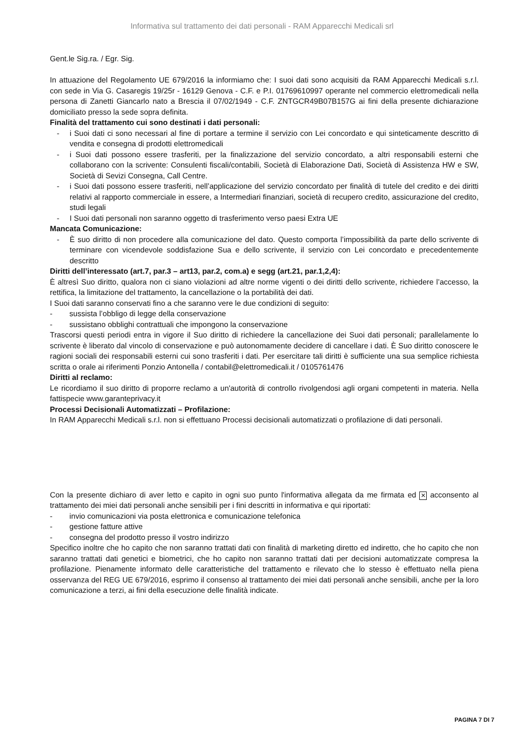Informativa sul trattamento dei dati personali - RAM Apparecchi Medicali srl
Gent.le Sig.ra. / Egr. Sig.
In attuazione del Regolamento UE 679/2016 la informiamo che: I suoi dati sono acquisiti da RAM Apparecchi Medicali s.r.l. con sede in Via G. Casaregis 19/25r - 16129 Genova - C.F. e P.I. 01769610997 operante nel commercio elettromedicali nella persona di Zanetti Giancarlo nato a Brescia il 07/02/1949 - C.F. ZNTGCR49B07B157G ai fini della presente dichiarazione domiciliato presso la sede sopra definita.
Finalità del trattamento cui sono destinati i dati personali:
- i Suoi dati ci sono necessari al fine di portare a termine il servizio con Lei concordato e qui sinteticamente descritto di vendita e consegna di prodotti elettromedicali
- i Suoi dati possono essere trasferiti, per la finalizzazione del servizio concordato, a altri responsabili esterni che collaborano con la scrivente: Consulenti fiscali/contabili, Società di Elaborazione Dati, Società di Assistenza HW e SW, Società di Sevizi Consegna, Call Centre.
- i Suoi dati possono essere trasferiti, nell’applicazione del servizio concordato per finalità di tutele del credito e dei diritti relativi al rapporto commerciale in essere, a Intermediari finanziari, società di recupero credito, assicurazione del credito, studi legali
- I Suoi dati personali non saranno oggetto di trasferimento verso paesi Extra UE
Mancata Comunicazione:
- È suo diritto di non procedere alla comunicazione del dato. Questo comporta l’impossibilità da parte dello scrivente di terminare con vicendevole soddisfazione Sua e dello scrivente, il servizio con Lei concordato e precedentemente descritto
Diritti dell’interessato (art.7, par.3 – art13, par.2, com.a) e segg (art.21, par.1,2,4):
È altresì Suo diritto, qualora non ci siano violazioni ad altre norme vigenti o dei diritti dello scrivente, richiedere l’accesso, la rettifica, la limitazione del trattamento, la cancellazione o la portabilità dei dati.
I Suoi dati saranno conservati fino a che saranno vere le due condizioni di seguito:
- sussista l’obbligo di legge della conservazione
- sussistano obblighi contrattuali che impongono la conservazione
Trascorsi questi periodi entra in vigore il Suo diritto di richiedere la cancellazione dei Suoi dati personali; parallelamente lo scrivente è liberato dal vincolo di conservazione e può autonomamente decidere di cancellare i dati. È Suo diritto conoscere le ragioni sociali dei responsabili esterni cui sono trasferiti i dati. Per esercitare tali diritti è sufficiente una sua semplice richiesta scritta o orale ai riferimenti Ponzio Antonella / contabil@elettromedicali.it / 0105761476
Diritti al reclamo:
Le ricordiamo il suo diritto di proporre reclamo a un'autorità di controllo rivolgendosi agli organi competenti in materia. Nella fattispecie www.garanteprivacy.it
Processi Decisionali Automatizzati – Profilazione:
In RAM Apparecchi Medicali s.r.l. non si effettuano Processi decisionali automatizzati o profilazione di dati personali.
Con la presente dichiaro di aver letto e capito in ogni suo punto l'informativa allegata da me firmata ed ✕ acconsento al trattamento dei miei dati personali anche sensibili per i fini descritti in informativa e qui riportati:
- invio comunicazioni via posta elettronica e comunicazione telefonica
- gestione fatture attive
- consegna del prodotto presso il vostro indirizzo
Specifico inoltre che ho capito che non saranno trattati dati con finalità di marketing diretto ed indiretto, che ho capito che non saranno trattati dati genetici e biometrici, che ho capito non saranno trattati dati per decisioni automatizzate compresa la profilazione. Pienamente informato delle caratteristiche del trattamento e rilevato che lo stesso è effettuato nella piena osservanza del REG UE 679/2016, esprimo il consenso al trattamento dei miei dati personali anche sensibili, anche per la loro comunicazione a terzi, ai fini della esecuzione delle finalità indicate.
PAGINA 7 DI 7